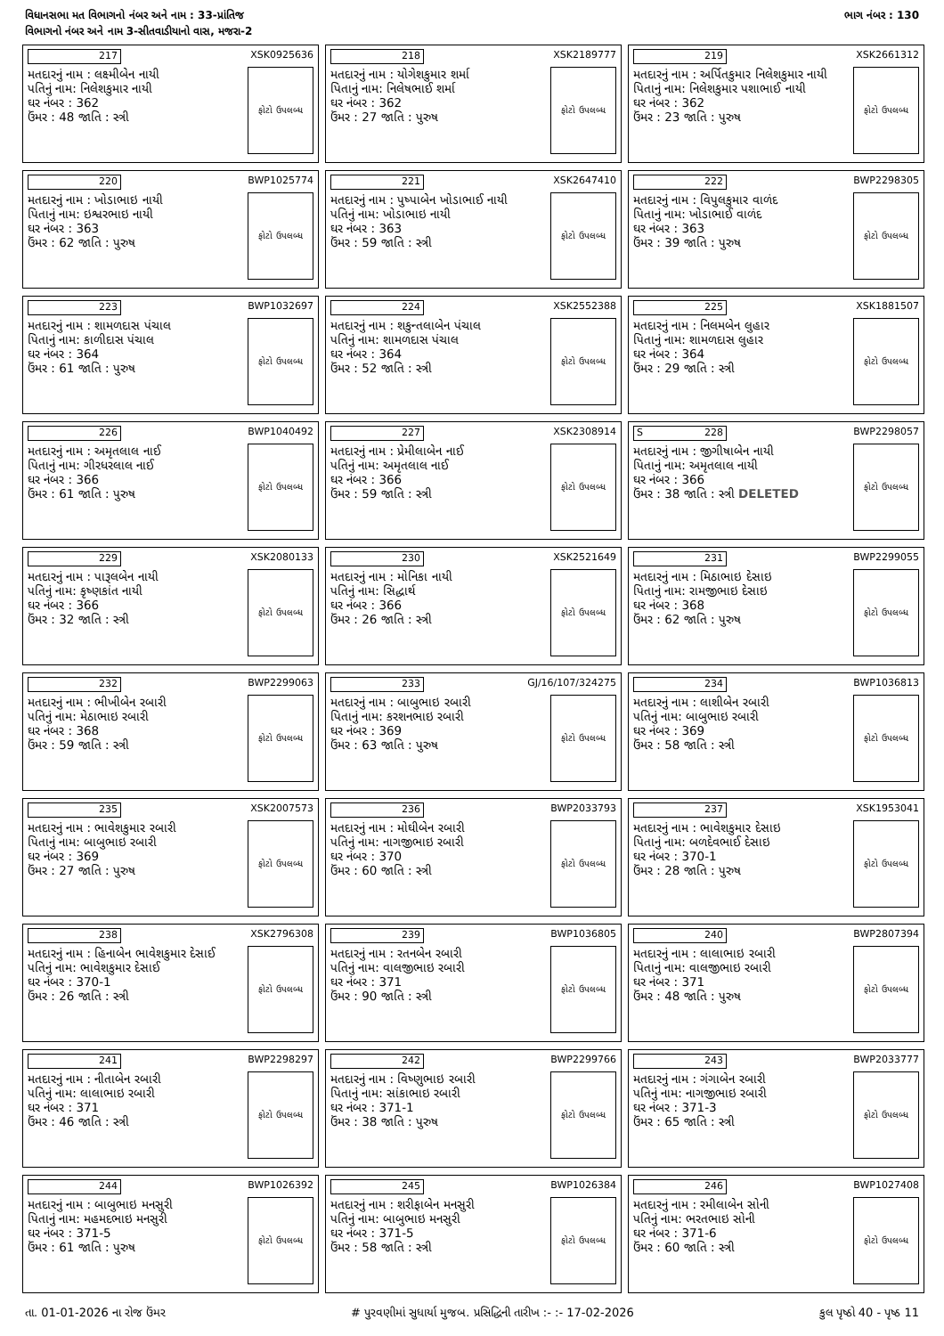વિધાનસભા મત વિભાગનો નંબર અને નામ : 33-પ્રાંતિજ
વિભાગનો નંબર અને નામ 3-સીતવાડીયાનો વાસ, મજરા-2
ભાગ નંબર : 130
217
XSK0925636
મતદારનું નામ : લક્ષ્મીબેન નાયી
પતિનું નામ: નિલેશકુમાર નાયી
ઘર નંબર : 362
ઉંમર : 48 જાતિ : સ્ત્રી
ફોટો ઉપલબ્ધ
218
XSK2189777
મતદારનું નામ : યોગેશકુમાર શર્મા
પિતાનું નામ: નિલેષભાઈ શર્મા
ઘર નંબર : 362
ઉંમર : 27 જાતિ : પુરુષ
ફોટો ઉપલબ્ધ
219
XSK2661312
મતદારનું નામ : અર્પિતકુમાર નિલેશકુમાર નાયી
પિતાનું નામ: નિલેશકુમાર પશાભાઈ નાયી
ઘર નંબર : 362
ઉંમર : 23 જાતિ : પુરુષ
ફોટો ઉપલબ્ધ
220
BWP1025774
મતદારનું નામ : ખોડાભાઇ નાયી
પિતાનું નામ: ઇશ્વરભાઇ નાયી
ઘર નંબર : 363
ઉંમર : 62 જાતિ : પુરુષ
ફોટો ઉપલબ્ધ
221
XSK2647410
મતદારનું નામ : પુષ્પાબેન ખોડાભાઈ નાયી
પતિનું નામ: ખોડાભાઇ નાયી
ઘર નંબર : 363
ઉંમર : 59 જાતિ : સ્ત્રી
ફોટો ઉપલબ્ધ
222
BWP2298305
મતદારનું નામ : વિપુલકુમાર વાળંદ
પિતાનું નામ: ખોડાભાઈ વાળંદ
ઘર નંબર : 363
ઉંમર : 39 જાતિ : પુરુષ
ફોટો ઉપલબ્ધ
223
BWP1032697
મતદારનું નામ : શામળદાસ પંચાલ
પિતાનું નામ: કાળીદાસ પંચાલ
ઘર નંબર : 364
ઉંમર : 61 જાતિ : પુરુષ
ફોટો ઉપલબ્ધ
224
XSK2552388
મતદારનું નામ : શકુન્તલાબેન પંચાલ
પતિનું નામ: શામળદાસ પંચાલ
ઘર નંબર : 364
ઉંમર : 52 જાતિ : સ્ત્રી
ફોટો ઉપલબ્ધ
225
XSK1881507
મતદારનું નામ : નિલમબેન લુહાર
પિતાનું નામ: શામળદાસ લુહાર
ઘર નંબર : 364
ઉંમર : 29 જાતિ : સ્ત્રી
ફોટો ઉપલબ્ધ
226
BWP1040492
મતદારનું નામ : અમૃતલાલ નાઈ
પિતાનું નામ: ગીરધરલાલ નાઈ
ઘર નંબર : 366
ઉંમર : 61 જાતિ : પુરુષ
ફોટો ઉપલબ્ધ
227
XSK2308914
મતદારનું નામ : પ્રેમીલાબેન નાઈ
પતિનું નામ: અમૃતલાલ નાઈ
ઘર નંબર : 366
ઉંમર : 59 જાતિ : સ્ત્રી
ફોટો ઉપલબ્ધ
S 228
BWP2298057
મતદારનું નામ : જીગીષાબેન નાયી
પિતાનું નામ: અમૃતલાલ નાયી
ઘર નંબર : 366
ઉંમર : 38 જાતિ : સ્ત્રી DELETED
ફોટો ઉપલબ્ધ
229
XSK2080133
મતદારનું નામ : પારૂલબેન નાયી
પતિનું નામ: કૃષ્ણકાંત નાયી
ઘર નંબર : 366
ઉંમર : 32 જાતિ : સ્ત્રી
ફોટો ઉપલબ્ધ
230
XSK2521649
મતદારનું નામ : મોનિકા નાયી
પતિનું નામ: સિદ્ધાર્થ
ઘર નંબર : 366
ઉંમર : 26 જાતિ : સ્ત્રી
ફોટો ઉપલબ્ધ
231
BWP2299055
મતદારનું નામ : મિઠાભાઇ દેસાઇ
પિતાનું નામ: રામજીભાઇ દેસાઇ
ઘર નંબર : 368
ઉંમર : 62 જાતિ : પુરુષ
ફોટો ઉપલબ્ધ
232
BWP2299063
મતદારનું નામ : ભીખીબેન રબારી
પતિનું નામ: મેઠાભાઇ રબારી
ઘર નંબર : 368
ઉંમર : 59 જાતિ : સ્ત્રી
ફોટો ઉપલબ્ધ
233
GJ/16/107/324275
મતદારનું નામ : બાબુભાઇ રબારી
પિતાનું નામ: કરશનભાઇ રબારી
ઘર નંબર : 369
ઉંમર : 63 જાતિ : પુરુષ
ફોટો ઉપલબ્ધ
234
BWP1036813
મતદારનું નામ : લાશીબેન રબારી
પતિનું નામ: બાબુભાઇ રબારી
ઘર નંબર : 369
ઉંમર : 58 જાતિ : સ્ત્રી
ફોટો ઉપલબ્ધ
235
XSK2007573
મતદારનું નામ : ભાવેશકુમાર રબારી
પિતાનું નામ: બાબુભાઇ રબારી
ઘર નંબર : 369
ઉંમર : 27 જાતિ : પુરુષ
ફોટો ઉપલબ્ધ
236
BWP2033793
મતદારનું નામ : મોઘીબેન રબારી
પતિનું નામ: નાગજીભાઇ રબારી
ઘર નંબર : 370
ઉંમર : 60 જાતિ : સ્ત્રી
ફોટો ઉપલબ્ધ
237
XSK1953041
મતદારનું નામ : ભાવેશકુમાર દેસાઇ
પિતાનું નામ: બળદેવભાઈ દેસાઇ
ઘર નંબર : 370-1
ઉંમર : 28 જાતિ : પુરુષ
ફોટો ઉપલબ્ધ
238
XSK2796308
મતદારનું નામ : હિનાબેન ભાવેશકુમાર દેસાઈ
પતિનું નામ: ભાવેશકુમાર દેસાઈ
ઘર નંબર : 370-1
ઉંમર : 26 જાતિ : સ્ત્રી
ફોટો ઉપલબ્ધ
239
BWP1036805
મતદારનું નામ : રતનબેન રબારી
પતિનું નામ: વાલજીભાઇ રબારી
ઘર નંબર : 371
ઉંમર : 90 જાતિ : સ્ત્રી
ફોટો ઉપલબ્ધ
240
BWP2807394
મતદારનું નામ : લાલાભાઇ રબારી
પિતાનું નામ: વાલજીભાઇ રબારી
ઘર નંબર : 371
ઉંમર : 48 જાતિ : પુરુષ
ફોટો ઉપલબ્ધ
241
BWP2298297
મતદારનું નામ : નીતાબેન રબારી
પતિનું નામ: લાલાભાઇ રબારી
ઘર નંબર : 371
ઉંમર : 46 જાતિ : સ્ત્રી
ફોટો ઉપલબ્ધ
242
BWP2299766
મતદારનું નામ : વિષ્ણુભાઇ રબારી
પિતાનું નામ: સાંકાભાઇ રબારી
ઘર નંબર : 371-1
ઉંમર : 38 જાતિ : પુરુષ
ફોટો ઉપલબ્ધ
243
BWP2033777
મતદારનું નામ : ગંગાબેન રબારી
પતિનું નામ: નાગજીભાઇ રબારી
ઘર નંબર : 371-3
ઉંમર : 65 જાતિ : સ્ત્રી
ફોટો ઉપલબ્ધ
244
BWP1026392
મતદારનું નામ : બાબુભાઇ મનસુરી
પિતાનું નામ: મહમદભાઇ મનસુરી
ઘર નંબર : 371-5
ઉંમર : 61 જાતિ : પુરુષ
ફોટો ઉપલબ્ધ
245
BWP1026384
મતદારનું નામ : શરીફાબેન મનસુરી
પતિનું નામ: બાબુભાઇ મનસુરી
ઘર નંબર : 371-5
ઉંમર : 58 જાતિ : સ્ત્રી
ફોટો ઉપલબ્ધ
246
BWP1027408
મતદારનું નામ : રમીલાબેન સોની
પતિનું નામ: ભરતભાઇ સોની
ઘર નંબર : 371-6
ઉંમર : 60 જાતિ : સ્ત્રી
ફોટો ઉપલબ્ધ
તા. 01-01-2026 ના રોજ ઉંમર # પુરવણીમાં સુધાર્યા મુજબ. પ્રસિદ્ધિની તારીખ :- :- 17-02-2026
કુલ પૃષ્ઠો 40 - પૃષ્ઠ 11